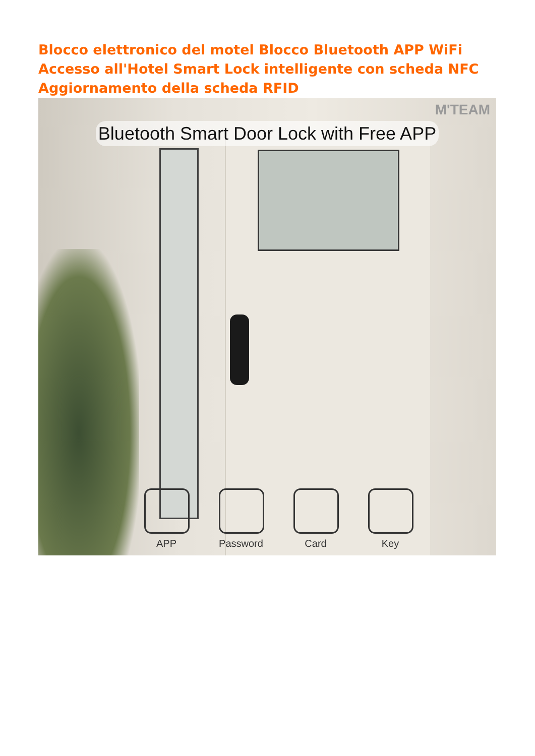Blocco elettronico del motel Blocco Bluetooth APP WiFi Accesso all'Hotel Smart Lock intelligente con scheda NFC Aggiornamento della scheda RFID
M'TEAM
Bluetooth Smart Door Lock with Free APP
APP Password
Card Key